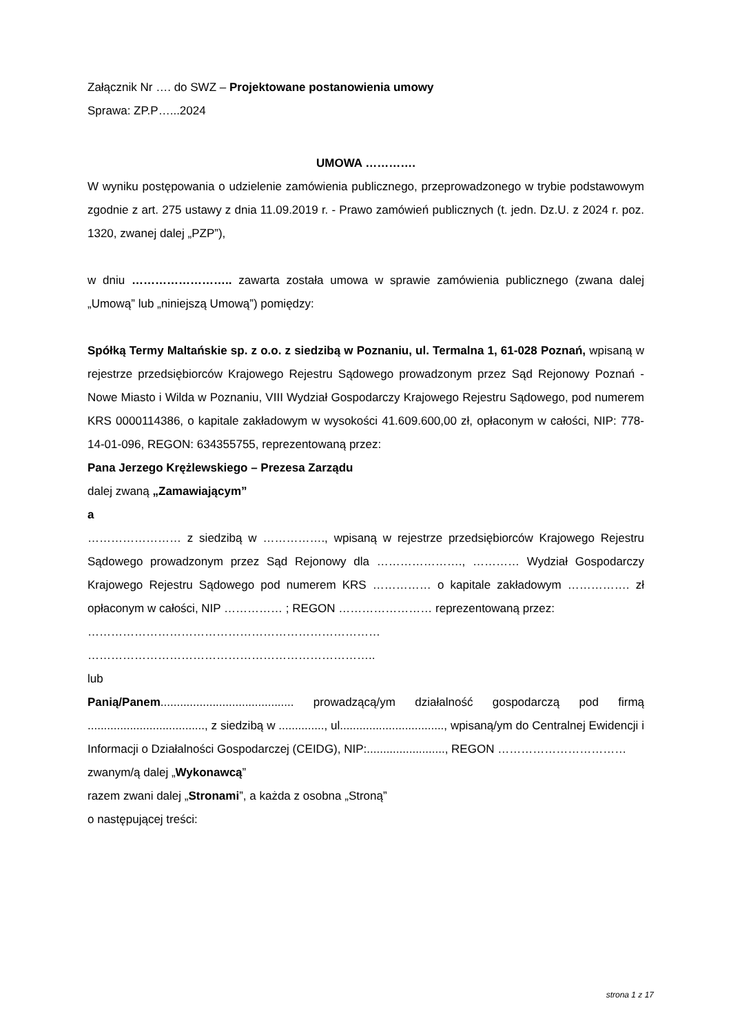Załącznik Nr …. do SWZ – Projektowane postanowienia umowy
Sprawa: ZP.P…...2024
UMOWA ………….
W wyniku postępowania o udzielenie zamówienia publicznego, przeprowadzonego w trybie podstawowym zgodnie z art. 275 ustawy z dnia 11.09.2019 r. - Prawo zamówień publicznych (t. jedn. Dz.U. z 2024 r. poz. 1320, zwanej dalej „PZP”),
w dniu …………………….. zawarta została umowa w sprawie zamówienia publicznego (zwana dalej „Umową” lub „niniejszą Umową”) pomiędzy:
Spółką Termy Maltańskie sp. z o.o. z siedzibą w Poznaniu, ul. Termalna 1, 61-028 Poznań, wpisaną w rejestrze przedsiębiorców Krajowego Rejestru Sądowego prowadzonym przez Sąd Rejonowy Poznań - Nowe Miasto i Wilda w Poznaniu, VIII Wydział Gospodarczy Krajowego Rejestru Sądowego, pod numerem KRS 0000114386, o kapitale zakładowym w wysokości 41.609.600,00 zł, opłaconym w całości, NIP: 778-14-01-096, REGON: 634355755, reprezentowaną przez:
Pana Jerzego Krężlewskiego – Prezesa Zarządu
dalej zwaną „Zamawiającym”
a
…………………… z siedzibą w ……………., wpisaną w rejestrze przedsiębiorców Krajowego Rejestru Sądowego prowadzonym przez Sąd Rejonowy dla …………………., ………… Wydział Gospodarczy Krajowego Rejestru Sądowego pod numerem KRS …………… o kapitale zakładowym ……………. zł opłaconym w całości, NIP …………… ; REGON …………………… reprezentowaną przez:
…………………………………………………………………
………………………………………………………………..
lub
Panią/Panem......................................... prowadzącą/ym działalność gospodarczą pod firmą ...................................., z siedzibą w .............., ul................................, wpisaną/ym do Centralnej Ewidencji i Informacji o Działalności Gospodarczej (CEIDG), NIP:........................, REGON ……………………………
zwanym/ą dalej „Wykonawcą”
razem zwani dalej „Stronami”, a każda z osobna „Stroną”
o następującej treści:
strona 1 z 17